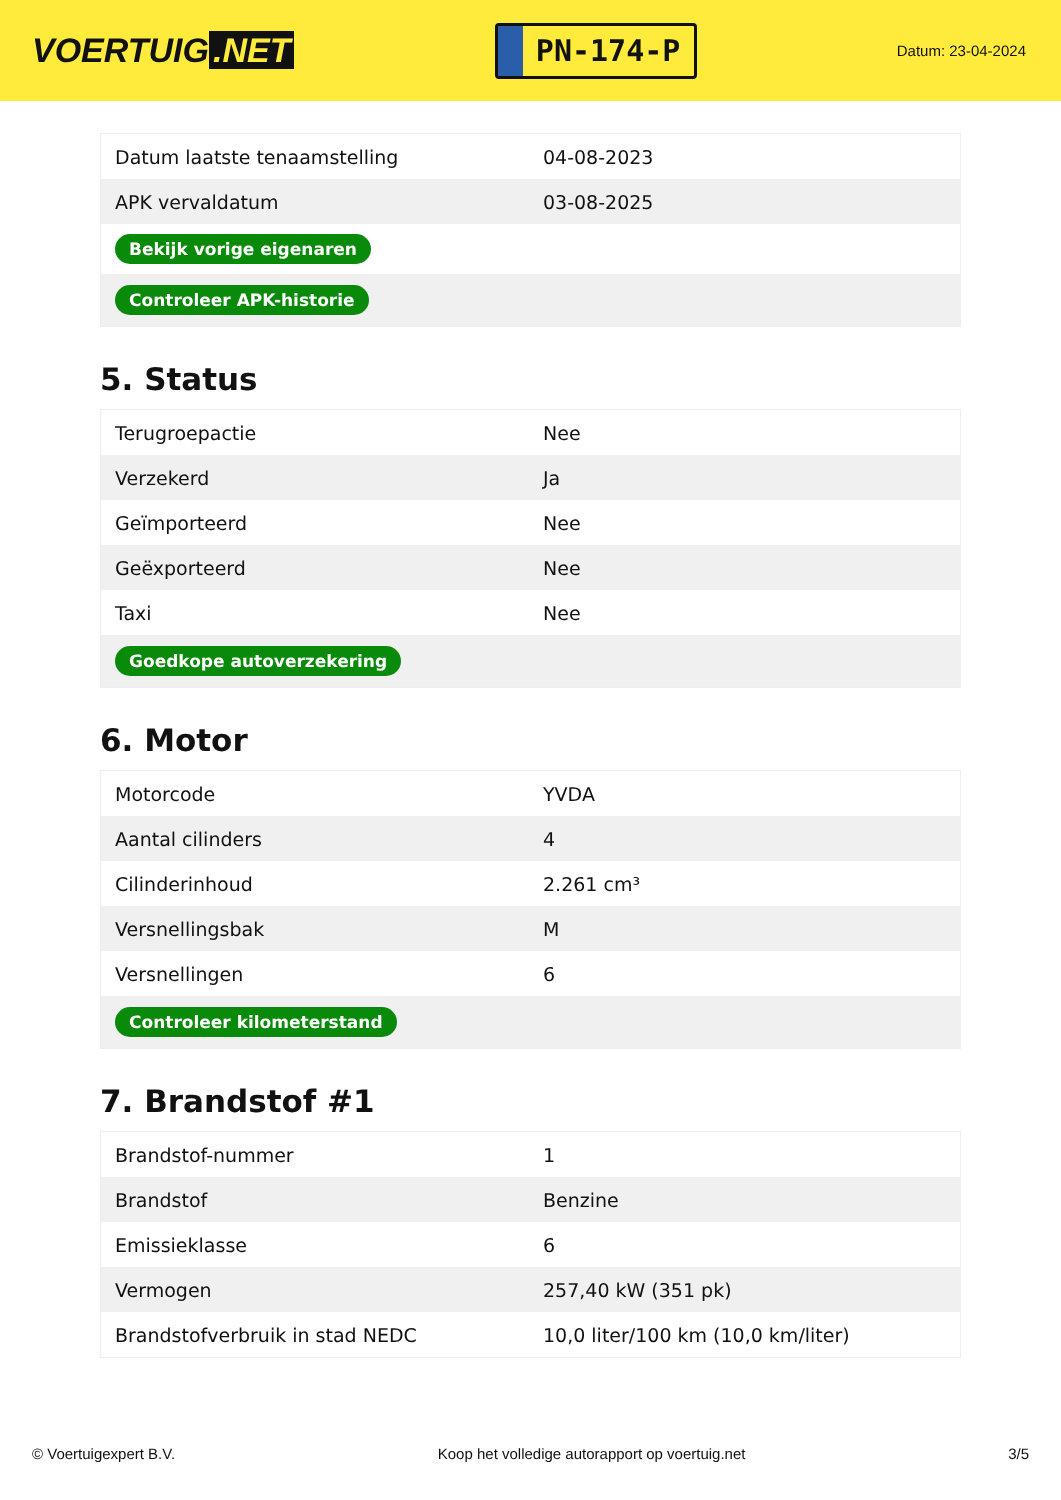VOERTUIG.NET
PN-174-P
Datum: 23-04-2024
| Datum laatste tenaamstelling | 04-08-2023 |
| APK vervaldatum | 03-08-2025 |
| Bekijk vorige eigenaren | |
| Controleer APK-historie | |
5. Status
| Terugroepactie | Nee |
| Verzekerd | Ja |
| Geïmporteerd | Nee |
| Geëxporteerd | Nee |
| Taxi | Nee |
| Goedkope autoverzekering | |
6. Motor
| Motorcode | YVDA |
| Aantal cilinders | 4 |
| Cilinderinhoud | 2.261 cm³ |
| Versnellingsbak | M |
| Versnellingen | 6 |
| Controleer kilometerstand | |
7. Brandstof #1
| Brandstof-nummer | 1 |
| Brandstof | Benzine |
| Emissieklasse | 6 |
| Vermogen | 257,40 kW (351 pk) |
| Brandstofverbruik in stad NEDC | 10,0 liter/100 km (10,0 km/liter) |
© Voertuigexpert B.V. Koop het volledige autorapport op voertuig.net 3/5